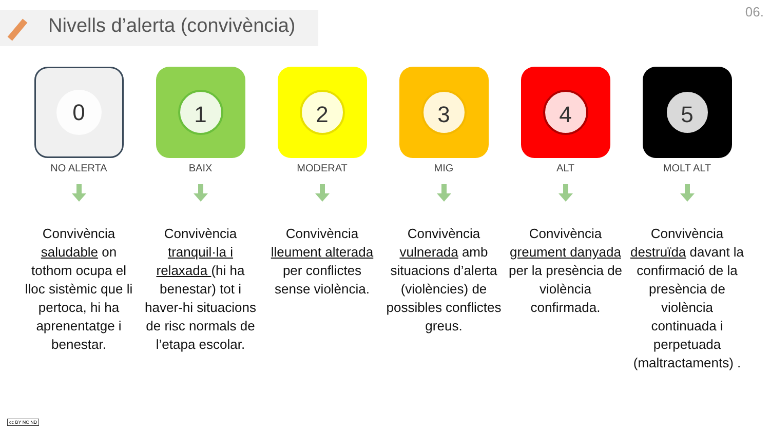Nivells d’alerta (convivència)
06.
0
NO ALERTA
Convivència saludable on tothom ocupa el lloc sistèmic que li pertoca, hi ha aprenentatge i benestar.
1
BAIX
Convivència tranquil·la i relaxada (hi ha benestar) tot i haver-hi situacions de risc normals de l’etapa escolar.
2
MODERAT
Convivència lleument alterada per conflictes sense violència.
3
MIG
Convivència vulnerada amb situacions d’alerta (violències) de possibles conflictes greus.
4
ALT
Convivència greument danyada per la presència de violència confirmada.
5
MOLT ALT
Convivència destruïda davant la confirmació de la presència de violència continuada i perpetuada (maltractaments) .
cc BY NC ND